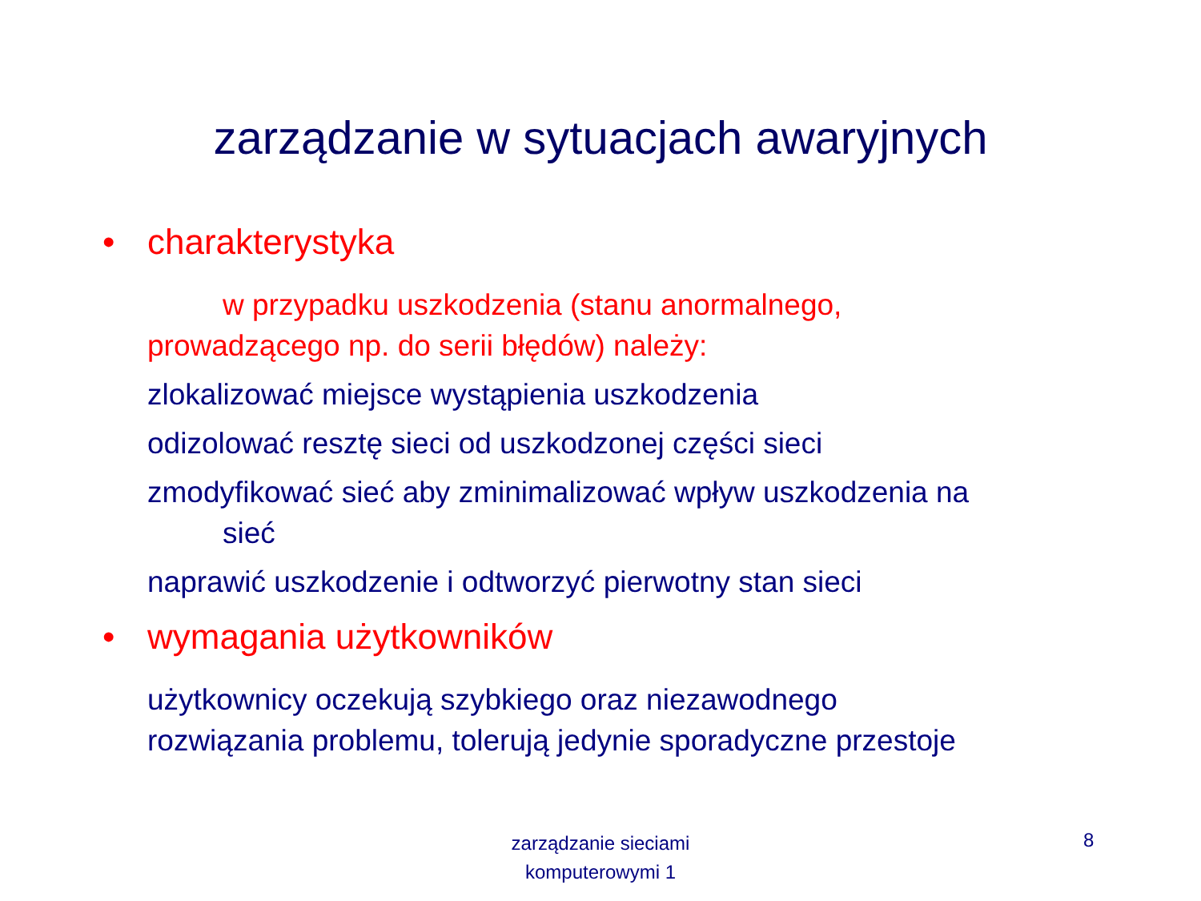zarządzanie w sytuacjach awaryjnych
• charakterystyka
w przypadku uszkodzenia (stanu anormalnego,
prowadzącego np. do serii błędów) należy:
zlokalizować miejsce wystąpienia uszkodzenia
odizolować resztę sieci od uszkodzonej części sieci
zmodyfikować sieć aby zminimalizować wpływ uszkodzenia na
sieć
naprawić uszkodzenie i odtworzyć pierwotny stan sieci
• wymagania użytkowników
użytkownicy oczekują szybkiego oraz niezawodnego
rozwiązania problemu, tolerują jedynie sporadyczne przestoje
zarządzanie sieciami komputerowymi 1
8